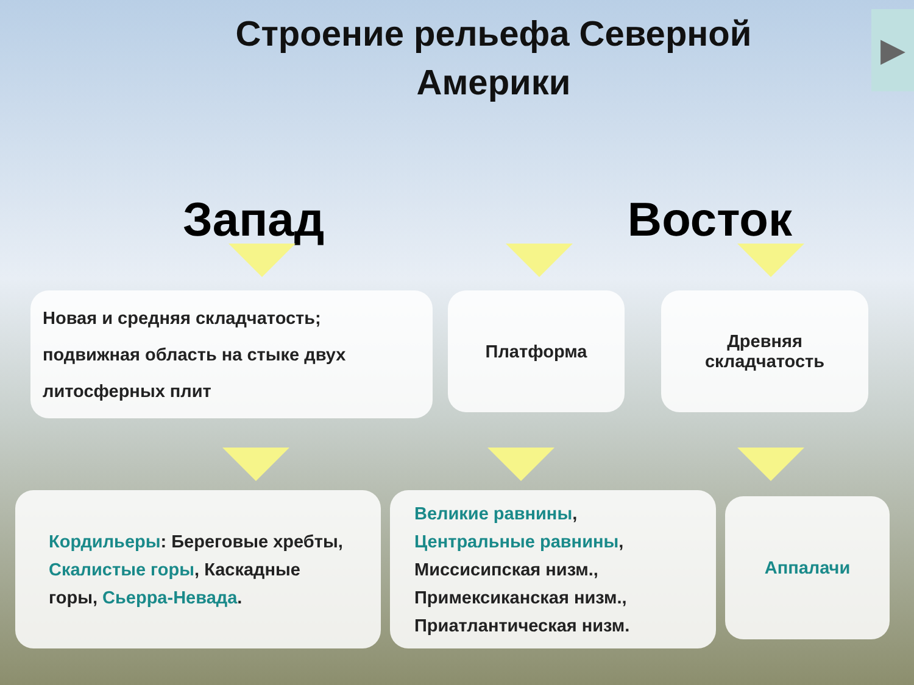▶
Строение рельефа Северной
Америки
Запад Восток
Новая и средняя складчатость; подвижная область на стыке двух литосферных плит
Платформа
Древняя
складчатость
Кордильеры: Береговые хребты, Скалистые горы, Каскадные горы, Сьерра-Невада.
Великие равнины, Центральные равнины, Миссисипская низм., Примексиканская низм., Приатлантическая низм.
Аппалачи